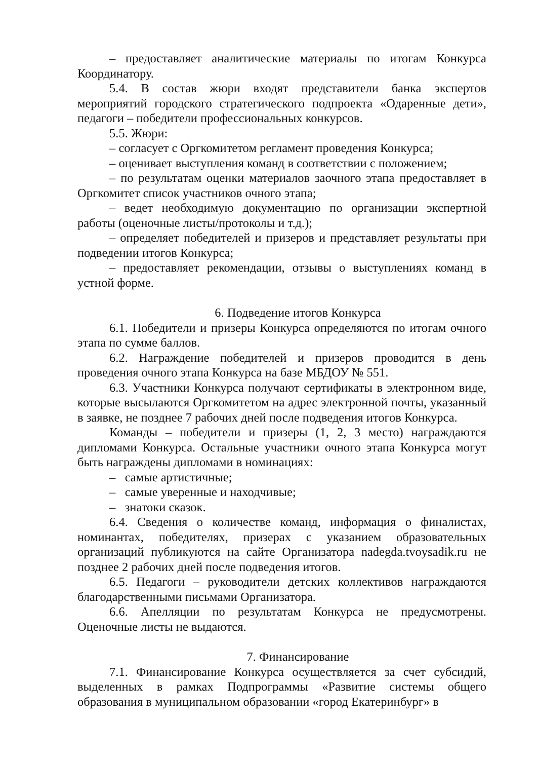– предоставляет аналитические материалы по итогам Конкурса Координатору.
5.4. В состав жюри входят представители банка экспертов мероприятий городского стратегического подпроекта «Одаренные дети», педагоги – победители профессиональных конкурсов.
5.5. Жюри:
– согласует с Оргкомитетом регламент проведения Конкурса;
– оценивает выступления команд в соответствии с положением;
– по результатам оценки материалов заочного этапа предоставляет в Оргкомитет список участников очного этапа;
– ведет необходимую документацию по организации экспертной работы (оценочные листы/протоколы и т.д.);
– определяет победителей и призеров и представляет результаты при подведении итогов Конкурса;
– предоставляет рекомендации, отзывы о выступлениях команд в устной форме.
6. Подведение итогов Конкурса
6.1. Победители и призеры Конкурса определяются по итогам очного этапа по сумме баллов.
6.2. Награждение победителей и призеров проводится в день проведения очного этапа Конкурса на базе МБДОУ № 551.
6.3. Участники Конкурса получают сертификаты в электронном виде, которые высылаются Оргкомитетом на адрес электронной почты, указанный в заявке, не позднее 7 рабочих дней после подведения итогов Конкурса.
Команды – победители и призеры (1, 2, 3 место) награждаются дипломами Конкурса. Остальные участники очного этапа Конкурса могут быть награждены дипломами в номинациях:
– самые артистичные;
– самые уверенные и находчивые;
– знатоки сказок.
6.4. Сведения о количестве команд, информация о финалистах, номинантах, победителях, призерах с указанием образовательных организаций публикуются на сайте Организатора nadegda.tvoysadik.ru не позднее 2 рабочих дней после подведения итогов.
6.5. Педагоги – руководители детских коллективов награждаются благодарственными письмами Организатора.
6.6. Апелляции по результатам Конкурса не предусмотрены. Оценочные листы не выдаются.
7. Финансирование
7.1. Финансирование Конкурса осуществляется за счет субсидий, выделенных в рамках Подпрограммы «Развитие системы общего образования в муниципальном образовании «город Екатеринбург» в